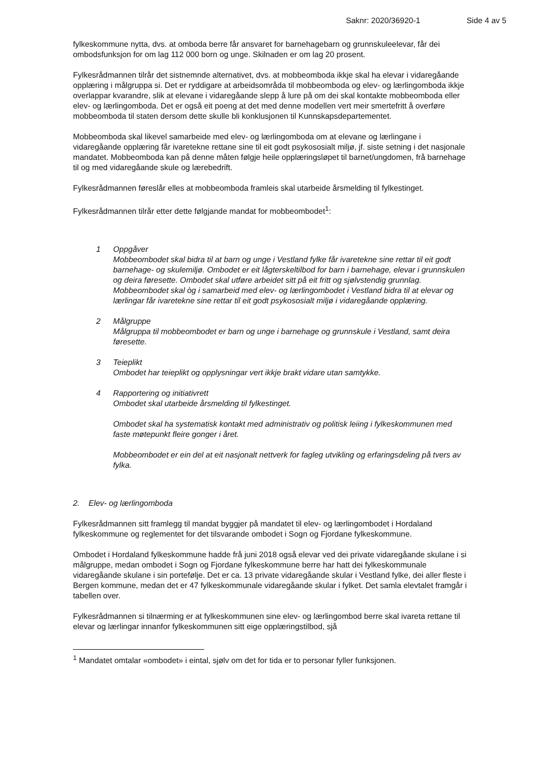Saknr: 2020/36920-1 Side 4 av 5
fylkeskommune nytta, dvs. at omboda berre får ansvaret for barnehagebarn og grunnskuleelevar, får dei ombodsfunksjon for om lag 112 000 born og unge. Skilnaden er om lag 20 prosent.
Fylkesrådmannen tilrår det sistnemnde alternativet, dvs. at mobbeomboda ikkje skal ha elevar i vidaregåande opplæring i målgruppa si. Det er ryddigare at arbeidsområda til mobbeomboda og elev- og lærlingomboda ikkje overlappar kvarandre, slik at elevane i vidaregåande slepp å lure på om dei skal kontakte mobbeomboda eller elev- og lærlingomboda. Det er også eit poeng at det med denne modellen vert meir smertefritt å overføre mobbeomboda til staten dersom dette skulle bli konklusjonen til Kunnskapsdepartementet.
Mobbeomboda skal likevel samarbeide med elev- og lærlingomboda om at elevane og lærlingane i vidaregåande opplæring får ivaretekne rettane sine til eit godt psykososialt miljø, jf. siste setning i det nasjonale mandatet. Mobbeomboda kan på denne måten følgje heile opplæringsløpet til barnet/ungdomen, frå barnehage til og med vidaregåande skule og lærebedrift.
Fylkesrådmannen føreslår elles at mobbeomboda framleis skal utarbeide årsmelding til fylkestinget.
Fylkesrådmannen tilrår etter dette følgjande mandat for mobbeombodet<sup>1</sup>:
1 Oppgåver
Mobbeombodet skal bidra til at barn og unge i Vestland fylke får ivaretekne sine rettar til eit godt barnehage- og skulemiljø. Ombodet er eit lågterskeltilbod for barn i barnehage, elevar i grunnskulen og deira føresette. Ombodet skal utføre arbeidet sitt på eit fritt og sjølvstendig grunnlag. Mobbeombodet skal òg i samarbeid med elev- og lærlingombodet i Vestland bidra til at elevar og lærlingar får ivaretekne sine rettar til eit godt psykososialt miljø i vidaregåande opplæring.
2 Målgruppe
Målgruppa til mobbeombodet er barn og unge i barnehage og grunnskule i Vestland, samt deira føresette.
3 Teieplikt
Ombodet har teieplikt og opplysningar vert ikkje brakt vidare utan samtykke.
4 Rapportering og initiativrett
Ombodet skal utarbeide årsmelding til fylkestinget.
Ombodet skal ha systematisk kontakt med administrativ og politisk leiing i fylkeskommunen med faste møtepunkt fleire gonger i året.
Mobbeombodet er ein del at eit nasjonalt nettverk for fagleg utvikling og erfaringsdeling på tvers av fylka.
2. Elev- og lærlingomboda
Fylkesrådmannen sitt framlegg til mandat byggjer på mandatet til elev- og lærlingombodet i Hordaland fylkeskommune og reglementet for det tilsvarande ombodet i Sogn og Fjordane fylkeskommune.
Ombodet i Hordaland fylkeskommune hadde frå juni 2018 også elevar ved dei private vidaregåande skulane i si målgruppe, medan ombodet i Sogn og Fjordane fylkeskommune berre har hatt dei fylkeskommunale vidaregåande skulane i sin portefølje. Det er ca. 13 private vidaregåande skular i Vestland fylke, dei aller fleste i Bergen kommune, medan det er 47 fylkeskommunale vidaregåande skular i fylket. Det samla elevtalet framgår i tabellen over.
Fylkesrådmannen si tilnærming er at fylkeskommunen sine elev- og lærlingombod berre skal ivareta rettane til elevar og lærlingar innanfor fylkeskommunen sitt eige opplæringstilbod, sjå
<sup>1</sup> Mandatet omtalar «ombodet» i eintal, sjølv om det for tida er to personar fyller funksjonen.